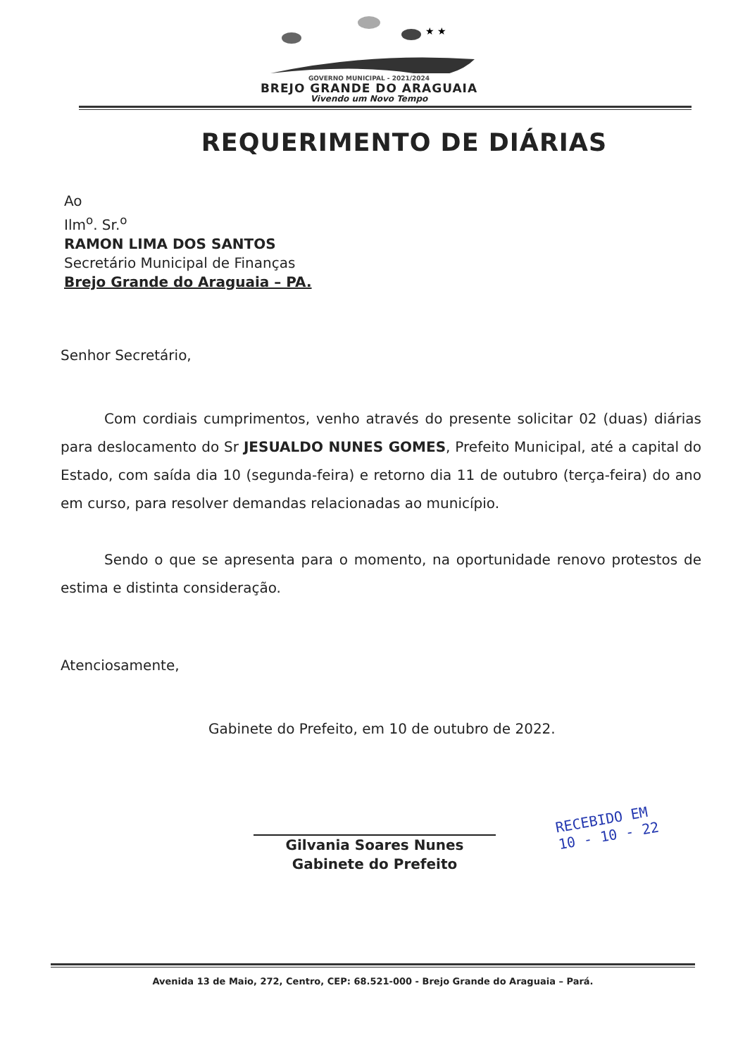★ ★
GOVERNO MUNICIPAL - 2021/2024
BREJO GRANDE DO ARAGUAIA
Vivendo um Novo Tempo
REQUERIMENTO DE DIÁRIAS
Ao
Ilm<sup>o</sup>. Sr.<sup>o</sup>
RAMON LIMA DOS SANTOS
Secretário Municipal de Finanças
Brejo Grande do Araguaia – PA.
Senhor Secretário,
Com cordiais cumprimentos, venho através do presente solicitar 02 (duas) diárias para deslocamento do Sr JESUALDO NUNES GOMES, Prefeito Municipal, até a capital do Estado, com saída dia 10 (segunda-feira) e retorno dia 11 de outubro (terça-feira) do ano em curso, para resolver demandas relacionadas ao município.
Sendo o que se apresenta para o momento, na oportunidade renovo protestos de estima e distinta consideração.
Atenciosamente,
Gabinete do Prefeito, em 10 de outubro de 2022.
Gilvania Soares Nunes
Gabinete do Prefeito
RECEBIDO EM
10 - 10 - 22
Avenida 13 de Maio, 272, Centro, CEP: 68.521-000 - Brejo Grande do Araguaia – Pará.